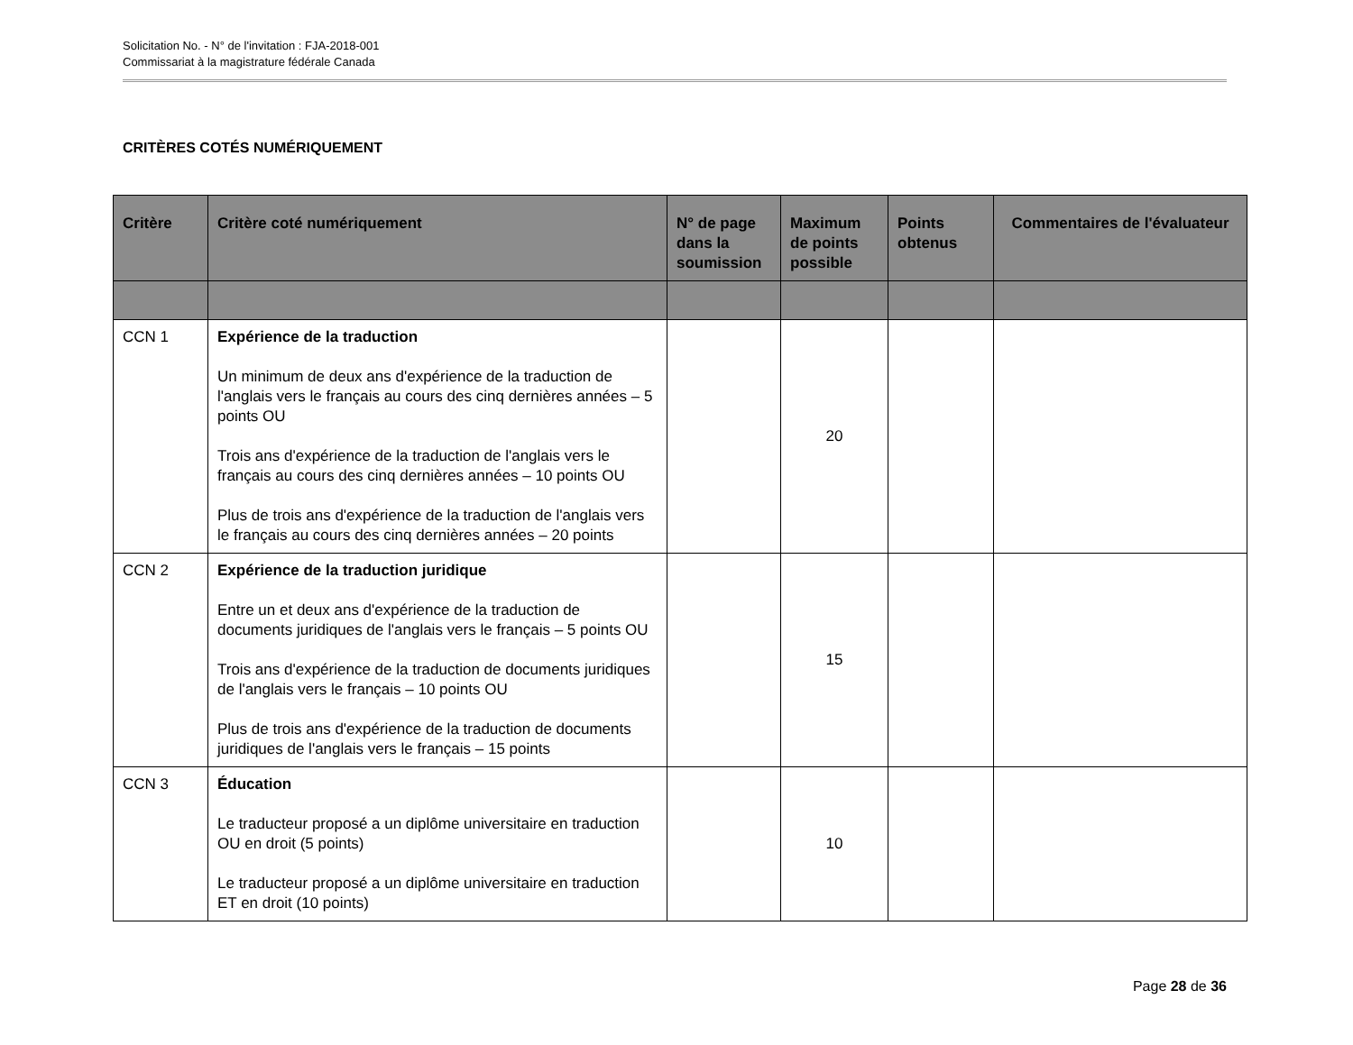Solicitation No. - N° de l'invitation : FJA-2018-001
Commissariat à la magistrature fédérale Canada
CRITÈRES COTÉS NUMÉRIQUEMENT
| Critère | Critère coté numériquement | N° de page dans la soumission | Maximum de points possible | Points obtenus | Commentaires de l'évaluateur |
| --- | --- | --- | --- | --- | --- |
| CCN 1 | Expérience de la traduction Un minimum de deux ans d'expérience de la traduction de l'anglais vers le français au cours des cinq dernières années – 5 points OU Trois ans d'expérience de la traduction de l'anglais vers le français au cours des cinq dernières années – 10 points OU Plus de trois ans d'expérience de la traduction de l'anglais vers le français au cours des cinq dernières années – 20 points | | 20 | | |
| CCN 2 | Expérience de la traduction juridique Entre un et deux ans d'expérience de la traduction de documents juridiques de l'anglais vers le français – 5 points OU Trois ans d'expérience de la traduction de documents juridiques de l'anglais vers le français – 10 points OU Plus de trois ans d'expérience de la traduction de documents juridiques de l'anglais vers le français – 15 points | | 15 | | |
| CCN 3 | Éducation Le traducteur proposé a un diplôme universitaire en traduction OU en droit (5 points) Le traducteur proposé a un diplôme universitaire en traduction ET en droit (10 points) | | 10 | | |
Page 28 de 36